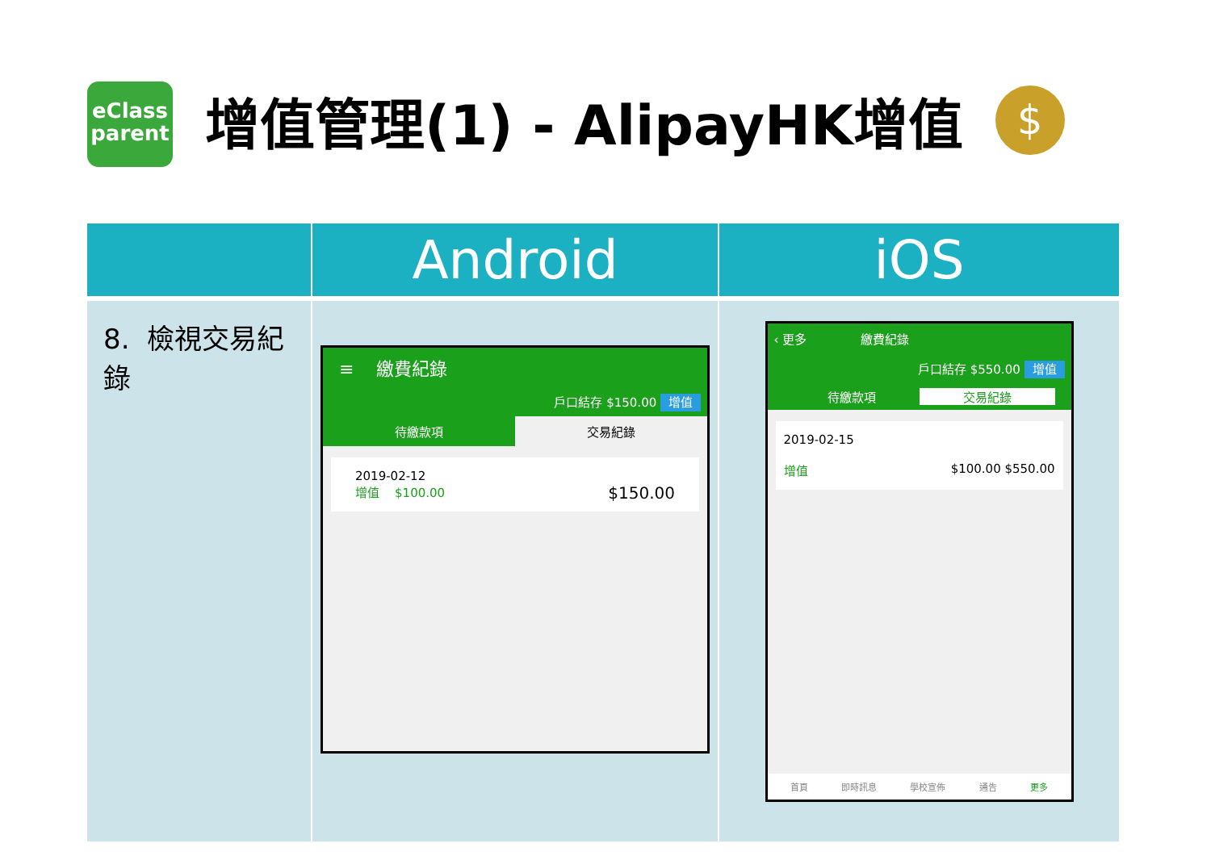eClass
parent
增值管理(1) - AlipayHK增值
$
| | Android | iOS |
| --- | --- | --- |
| 8. 檢視交易紀錄 | ≡ 繳費紀錄 戶口結存 $150.00 增值 待繳款項 交易紀錄 2019-02-12 增值 $100.00 $150.00 | ‹ 更多 繳費紀錄 戶口結存 $550.00 增值 待繳款項 交易紀錄 2019-02-15 增值 $100.00 $550.00 首頁 即時訊息 學校宣佈 通告 更多 |